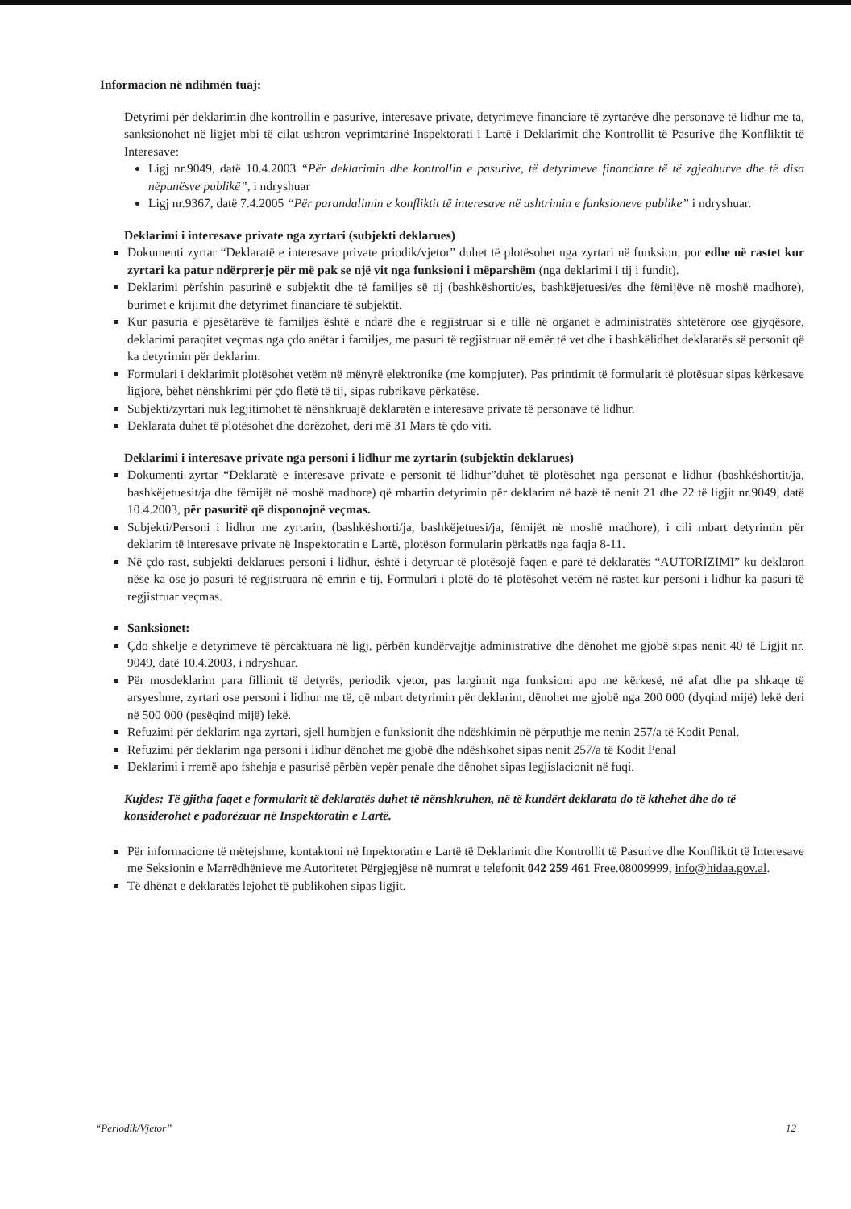Informacion në ndihmën tuaj:
Detyrimi për deklarimin dhe kontrollin e pasurive, interesave private, detyrimeve financiare të zyrtarëve dhe personave të lidhur me ta, sanksionohet në ligjet mbi të cilat ushtron veprimtarinë Inspektorati i Lartë i Deklarimit dhe Kontrollit të Pasurive dhe Konfliktit të Interesave:
Ligj nr.9049, datë 10.4.2003 “Për deklarimin dhe kontrollin e pasurive, të detyrimeve financiare të të zgjedhurve dhe të disa nëpunësve publikë”, i ndryshuar
Ligj nr.9367, datë 7.4.2005 “Për parandalimin e konfliktit të interesave në ushtrimin e funksioneve publike” i ndryshuar.
Deklarimi i interesave private nga zyrtari (subjekti deklarues)
Dokumenti zyrtar “Deklaratë e interesave private priodik/vjetor” duhet të plotësohet nga zyrtari në funksion, por edhe në rastet kur zyrtari ka patur ndërprerje për më pak se një vit nga funksioni i mëparshëm (nga deklarimi i tij i fundit).
Deklarimi përfshin pasurinë e subjektit dhe të familjes së tij (bashkëshortit/es, bashkëjetuesi/es dhe fëmijëve në moshë madhore), burimet e krijimit dhe detyrimet financiare të subjektit.
Kur pasuria e pjesëtarëve të familjes është e ndarë dhe e regjistruar si e tillë në organet e administratës shtetërore ose gjyqësore, deklarimi paraqitet veçmas nga çdo anëtar i familjes, me pasuri të regjistruar në emër të vet dhe i bashkëlidhet deklaratës së personit që ka detyrimin për deklarim.
Formulari i deklarimit plotësohet vetëm në mënyrë elektronike (me kompjuter). Pas printimit të formularit të plotësuar sipas kërkesave ligjore, bëhet nënshkrimi për çdo fletë të tij, sipas rubrikave përkatëse.
Subjekti/zyrtari nuk legjitimohet të nënshkruajë deklaratën e interesave private të personave të lidhur.
Deklarata duhet të plotësohet dhe dorëzohet, deri më 31 Mars të çdo viti.
Deklarimi i interesave private nga personi i lidhur me zyrtarin (subjektin deklarues)
Dokumenti zyrtar “Deklaratë e interesave private e personit të lidhur”duhet të plotësohet nga personat e lidhur (bashkëshortit/ja, bashkëjetuesit/ja dhe fëmijët në moshë madhore) që mbartin detyrimin për deklarim në bazë të nenit 21 dhe 22 të ligjit nr.9049, datë 10.4.2003, për pasuritë që disponojnë veçmas.
Subjekti/Personi i lidhur me zyrtarin, (bashkëshorti/ja, bashkëjetuesi/ja, fëmijët në moshë madhore), i cili mbart detyrimin për deklarim të interesave private në Inspektoratin e Lartë, plotëson formularin përkatës nga faqja 8-11.
Në çdo rast, subjekti deklarues personi i lidhur, është i detyruar të plotësojë faqen e parë të deklaratës “AUTORIZIMI” ku deklaron nëse ka ose jo pasuri të regjistruara në emrin e tij. Formulari i plotë do të plotësohet vetëm në rastet kur personi i lidhur ka pasuri të regjistruar veçmas.
Sanksionet:
Çdo shkelje e detyrimeve të përcaktuara në ligj, përbën kundërvajtje administrative dhe dënohet me gjobë sipas nenit 40 të Ligjit nr. 9049, datë 10.4.2003, i ndryshuar.
Për mosdeklarim para fillimit të detyrës, periodik vjetor, pas largimit nga funksioni apo me kërkesë, në afat dhe pa shkaqe të arsyeshme, zyrtari ose personi i lidhur me të, që mbart detyrimin për deklarim, dënohet me gjobë nga 200 000 (dyqind mijë) lekë deri në 500 000 (pesëqind mijë) lekë.
Refuzimi për deklarim nga zyrtari, sjell humbjen e funksionit dhe ndëshkimin në përputhje me nenin 257/a të Kodit Penal.
Refuzimi për deklarim nga personi i lidhur dënohet me gjobë dhe ndëshkohet sipas nenit 257/a të Kodit Penal
Deklarimi i rremë apo fshehja e pasurisë përbën vepër penale dhe dënohet sipas legjislacionit në fuqi.
Kujdes: Të gjitha faqet e formularit të deklaratës duhet të nënshkruhen, në të kundërt deklarata do të kthehet dhe do të konsiderohet e padorëzuar në Inspektoratin e Lartë.
Për informacione të mëtejshme, kontaktoni në Inpektoratin e Lartë të Deklarimit dhe Kontrollit të Pasurive dhe Konfliktit të Interesave me Seksionin e Marrëdhënieve me Autoritetet Përgjegjëse në numrat e telefonit 042 259 461 Free.08009999, info@hidaa.gov.al.
Të dhënat e deklaratës lejohet të publikohen sipas ligjit.
“Periodik/Vjetor” 12